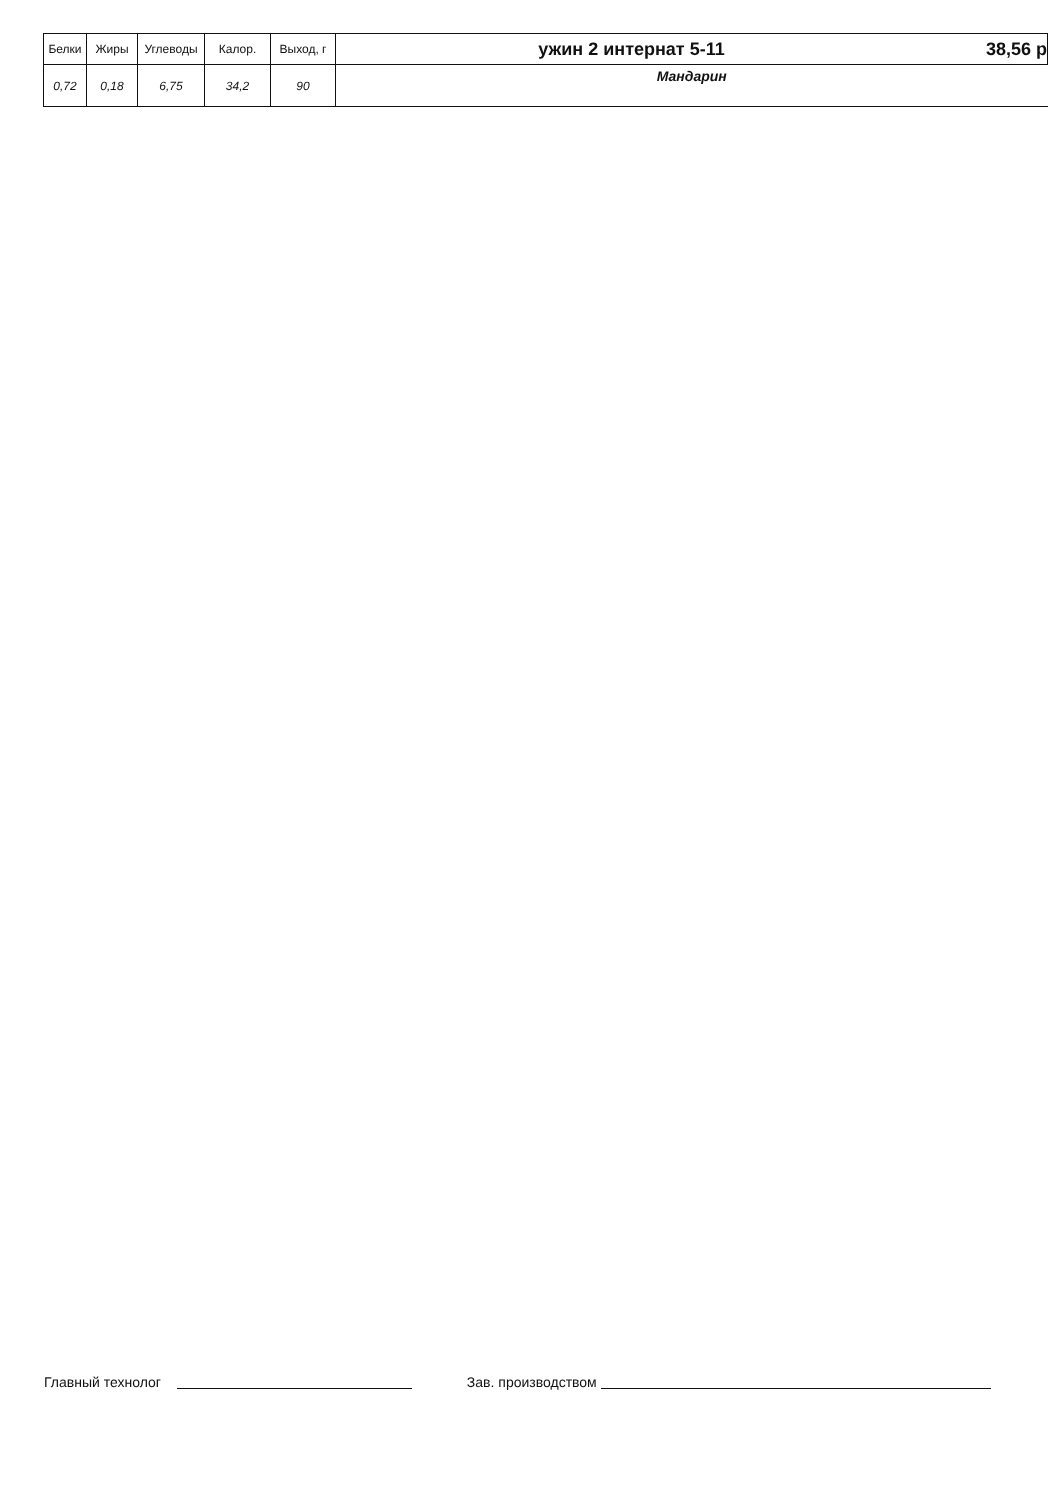| Белки | Жиры | Углеводы | Калор. | Выход, г | ужин 2 интернат 5-11 | 38,56 р |
| --- | --- | --- | --- | --- | --- | --- |
| 0,72 | 0,18 | 6,75 | 34,2 | 90 | Мандарин | |
Главный технолог Зав. производством